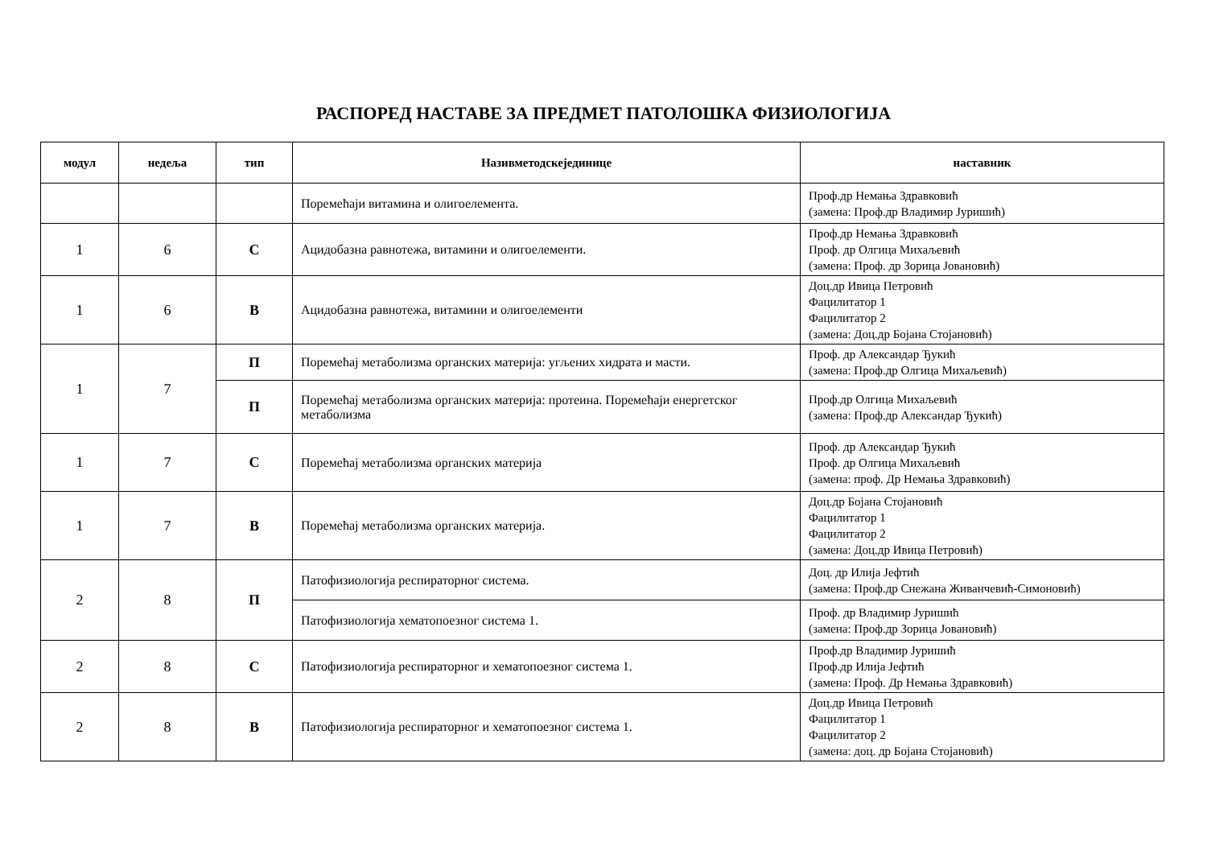РАСПОРЕД НАСТАВЕ ЗА ПРЕДМЕТ ПАТОЛОШКА ФИЗИОЛОГИЈА
| модул | недеља | тип | Називметодскејединице | наставник |
| --- | --- | --- | --- | --- |
| | | | Поремећаји витамина и олигоелемента. | Проф.др Немања Здравковић (замена: Проф.др Владимир Јуришић) |
| 1 | 6 | С | Ацидобазна равнотежа, витамини и олигоелементи. | Проф.др Немања Здравковић Проф. др Олгица Михаљевић (замена: Проф. др Зорица Јовановић) |
| 1 | 6 | В | Ацидобазна равнотежа, витамини и олигоелементи | Доц.др Ивица Петровић Фацилитатор 1 Фацилитатор 2 (замена: Доц.др Бојана Стојановић) |
| 1 | 7 | П | Поремећај метаболизма органских материја: угљених хидрата и масти. | Проф. др Александар Ђукић (замена: Проф.др Олгица Михаљевић) |
| | | П | Поремећај метаболизма органских материја: протеина. Поремећаји енергетског метаболизма | Проф.др Олгица Михаљевић (замена: Проф.др Александар Ђукић) |
| 1 | 7 | С | Поремећај метаболизма органских материја | Проф. др Александар Ђукић Проф. др Олгица Михаљевић (замена: проф. Др Немања Здравковић) |
| 1 | 7 | В | Поремећај метаболизма органских материја. | Доц.др Бојана Стојановић Фацилитатор 1 Фацилитатор 2 (замена: Доц.др Ивица Петровић) |
| 2 | 8 | П | Патофизиологија респираторног система. | Доц. др Илија Јефтић (замена: Проф.др Снежана Живанчевић-Симоновић) |
| | | | Патофизиологија хематопоезног система 1. | Проф. др Владимир Јуришић (замена: Проф.др Зорица Јовановић) |
| 2 | 8 | С | Патофизиологија респираторног и хематопоезног система 1. | Проф.др Владимир Јуришић Проф.др Илија Јефтић (замена: Проф. Др Немања Здравковић) |
| 2 | 8 | В | Патофизиологија респираторног и хематопоезног система 1. | Доц.др Ивица Петровић Фацилитатор 1 Фацилитатор 2 (замена: доц. др Бојана Стојановић) |